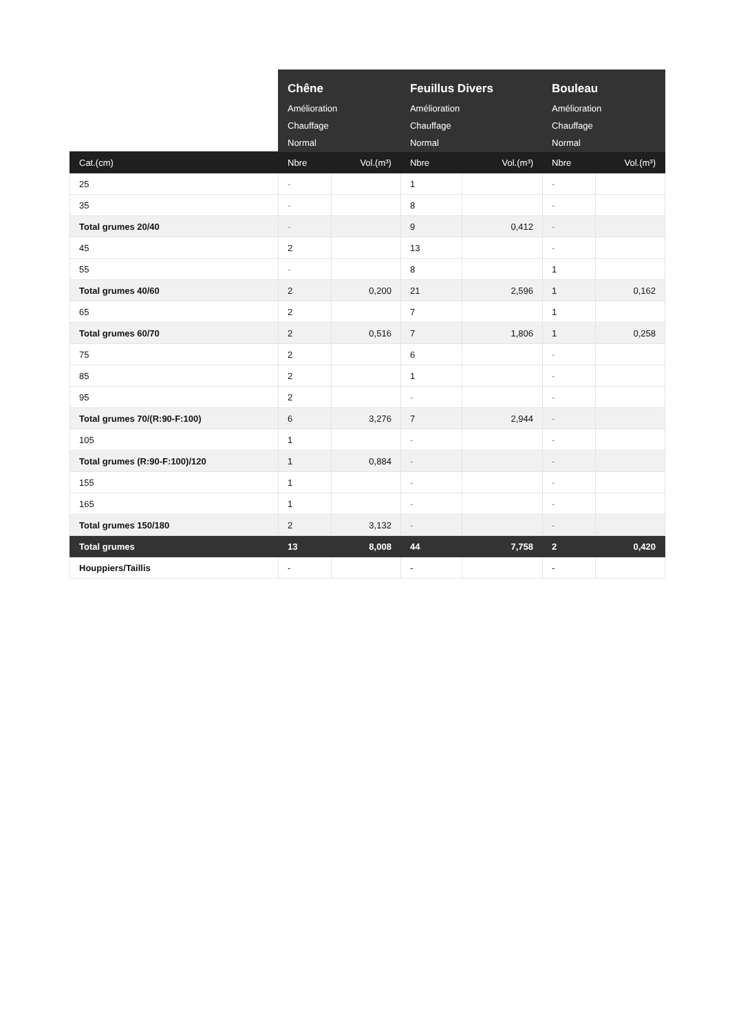| | Chêne Amélioration Chauffage Normal | | Feuillus Divers Amélioration Chauffage Normal | | Bouleau Amélioration Chauffage Normal | |
| --- | --- | --- | --- | --- | --- | --- |
| Cat.(cm) | Nbre | Vol.(m³) | Nbre | Vol.(m³) | Nbre | Vol.(m³) |
| 25 | - | | 1 | | - | |
| 35 | - | | 8 | | - | |
| Total grumes 20/40 | - | | 9 | 0,412 | - | |
| 45 | 2 | | 13 | | - | |
| 55 | - | | 8 | | 1 | |
| Total grumes 40/60 | 2 | 0,200 | 21 | 2,596 | 1 | 0,162 |
| 65 | 2 | | 7 | | 1 | |
| Total grumes 60/70 | 2 | 0,516 | 7 | 1,806 | 1 | 0,258 |
| 75 | 2 | | 6 | | - | |
| 85 | 2 | | 1 | | - | |
| 95 | 2 | | - | | - | |
| Total grumes 70/(R:90-F:100) | 6 | 3,276 | 7 | 2,944 | - | |
| 105 | 1 | | - | | - | |
| Total grumes (R:90-F:100)/120 | 1 | 0,884 | - | | - | |
| 155 | 1 | | - | | - | |
| 165 | 1 | | - | | - | |
| Total grumes 150/180 | 2 | 3,132 | - | | - | |
| Total grumes | 13 | 8,008 | 44 | 7,758 | 2 | 0,420 |
| Houppiers/Taillis | - | | - | | - | |